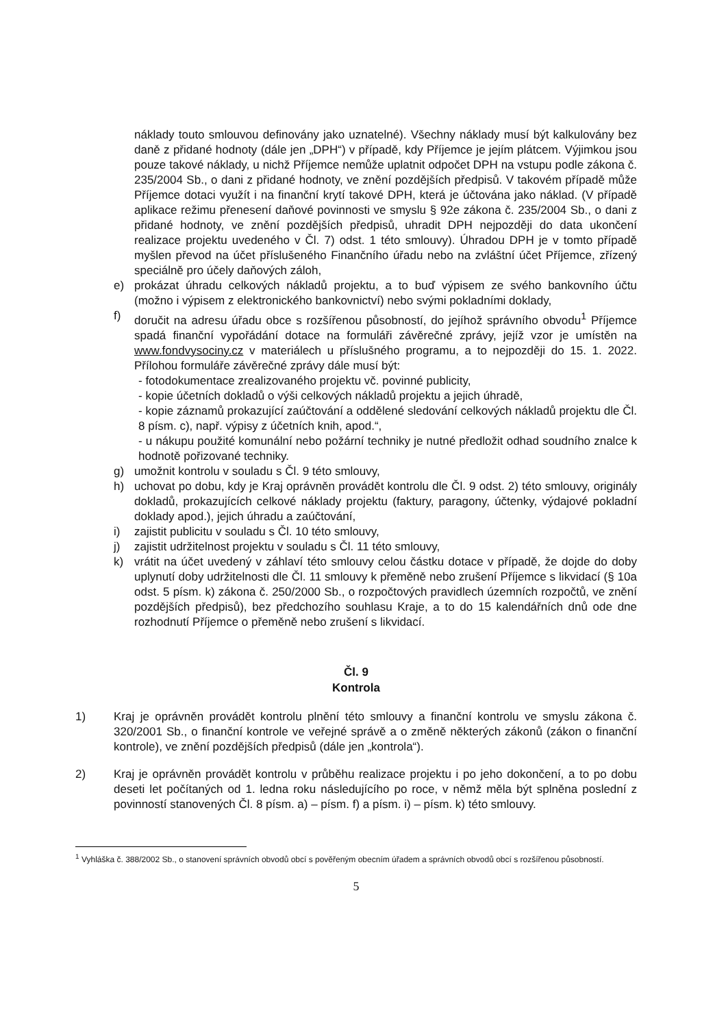náklady touto smlouvou definovány jako uznatelné). Všechny náklady musí být kalkulovány bez daně z přidané hodnoty (dále jen „DPH“) v případě, kdy Příjemce je jejím plátcem. Výjimkou jsou pouze takové náklady, u nichž Příjemce nemůže uplatnit odpočet DPH na vstupu podle zákona č. 235/2004 Sb., o dani z přidané hodnoty, ve znění pozdějších předpisů. V takovém případě může Příjemce dotaci využít i na finanční krytí takové DPH, která je účtována jako náklad. (V případě aplikace režimu přenesení daňové povinnosti ve smyslu § 92e zákona č. 235/2004 Sb., o dani z přidané hodnoty, ve znění pozdějších předpisů, uhradit DPH nejpozději do data ukončení realizace projektu uvedeného v Čl. 7) odst. 1 této smlouvy). Úhradou DPH je v tomto případě myšlen převod na účet příslušeného Finančního úřadu nebo na zvláštní účet Příjemce, zřízený speciálně pro účely daňových záloh,
e) prokázat úhradu celkových nákladů projektu, a to buď výpisem ze svého bankovního účtu (možno i výpisem z elektronického bankovnictví) nebo svými pokladními doklady,
f) doručit na adresu úřadu obce s rozšířenou působností, do jejíhož správního obvodu<sup>1</sup> Příjemce spadá finanční vypořádání dotace na formuláři závěrečné zprávy, jejíž vzor je umístěn na www.fondvysociny.cz v materiálech u příslušného programu, a to nejpozději do 15. 1. 2022. Přílohou formuláře závěrečné zprávy dále musí být:
- fotodokumentace zrealizovaného projektu vč. povinné publicity,
- kopie účetních dokladů o výši celkových nákladů projektu a jejich úhradě,
- kopie záznamů prokazující zaúčtování a oddělené sledování celkových nákladů projektu dle Čl. 8 písm. c), např. výpisy z účetních knih, apod.“,
- u nákupu použité komunální nebo požární techniky je nutné předložit odhad soudního znalce k hodnotě pořizované techniky.
g) umožnit kontrolu v souladu s Čl. 9 této smlouvy,
h) uchovat po dobu, kdy je Kraj oprávněn provádět kontrolu dle Čl. 9 odst. 2) této smlouvy, originály dokladů, prokazujících celkové náklady projektu (faktury, paragony, účtenky, výdajové pokladní doklady apod.), jejich úhradu a zaúčtování,
i) zajistit publicitu v souladu s Čl. 10 této smlouvy,
j) zajistit udržitelnost projektu v souladu s Čl. 11 této smlouvy,
k) vrátit na účet uvedený v záhlaví této smlouvy celou částku dotace v případě, že dojde do doby uplynutí doby udržitelnosti dle Čl. 11 smlouvy k přeměně nebo zrušení Příjemce s likvidací (§ 10a odst. 5 písm. k) zákona č. 250/2000 Sb., o rozpočtových pravidlech územních rozpočtů, ve znění pozdějších předpisů), bez předchozího souhlasu Kraje, a to do 15 kalendářních dnů ode dne rozhodnutí Příjemce o přeměně nebo zrušení s likvidací.
Čl. 9
Kontrola
1) Kraj je oprávněn provádět kontrolu plnění této smlouvy a finanční kontrolu ve smyslu zákona č. 320/2001 Sb., o finanční kontrole ve veřejné správě a o změně některých zákonů (zákon o finanční kontrole), ve znění pozdějších předpisů (dále jen „kontrola“).
2) Kraj je oprávněn provádět kontrolu v průběhu realizace projektu i po jeho dokončení, a to po dobu deseti let počítaných od 1. ledna roku následujícího po roce, v němž měla být splněna poslední z povinností stanovených Čl. 8 písm. a) – písm. f) a písm. i) – písm. k) této smlouvy.
<sup>1</sup> Vyhláška č. 388/2002 Sb., o stanovení správních obvodů obcí s pověřeným obecním úřadem a správních obvodů obcí s rozšířenou působností.
5